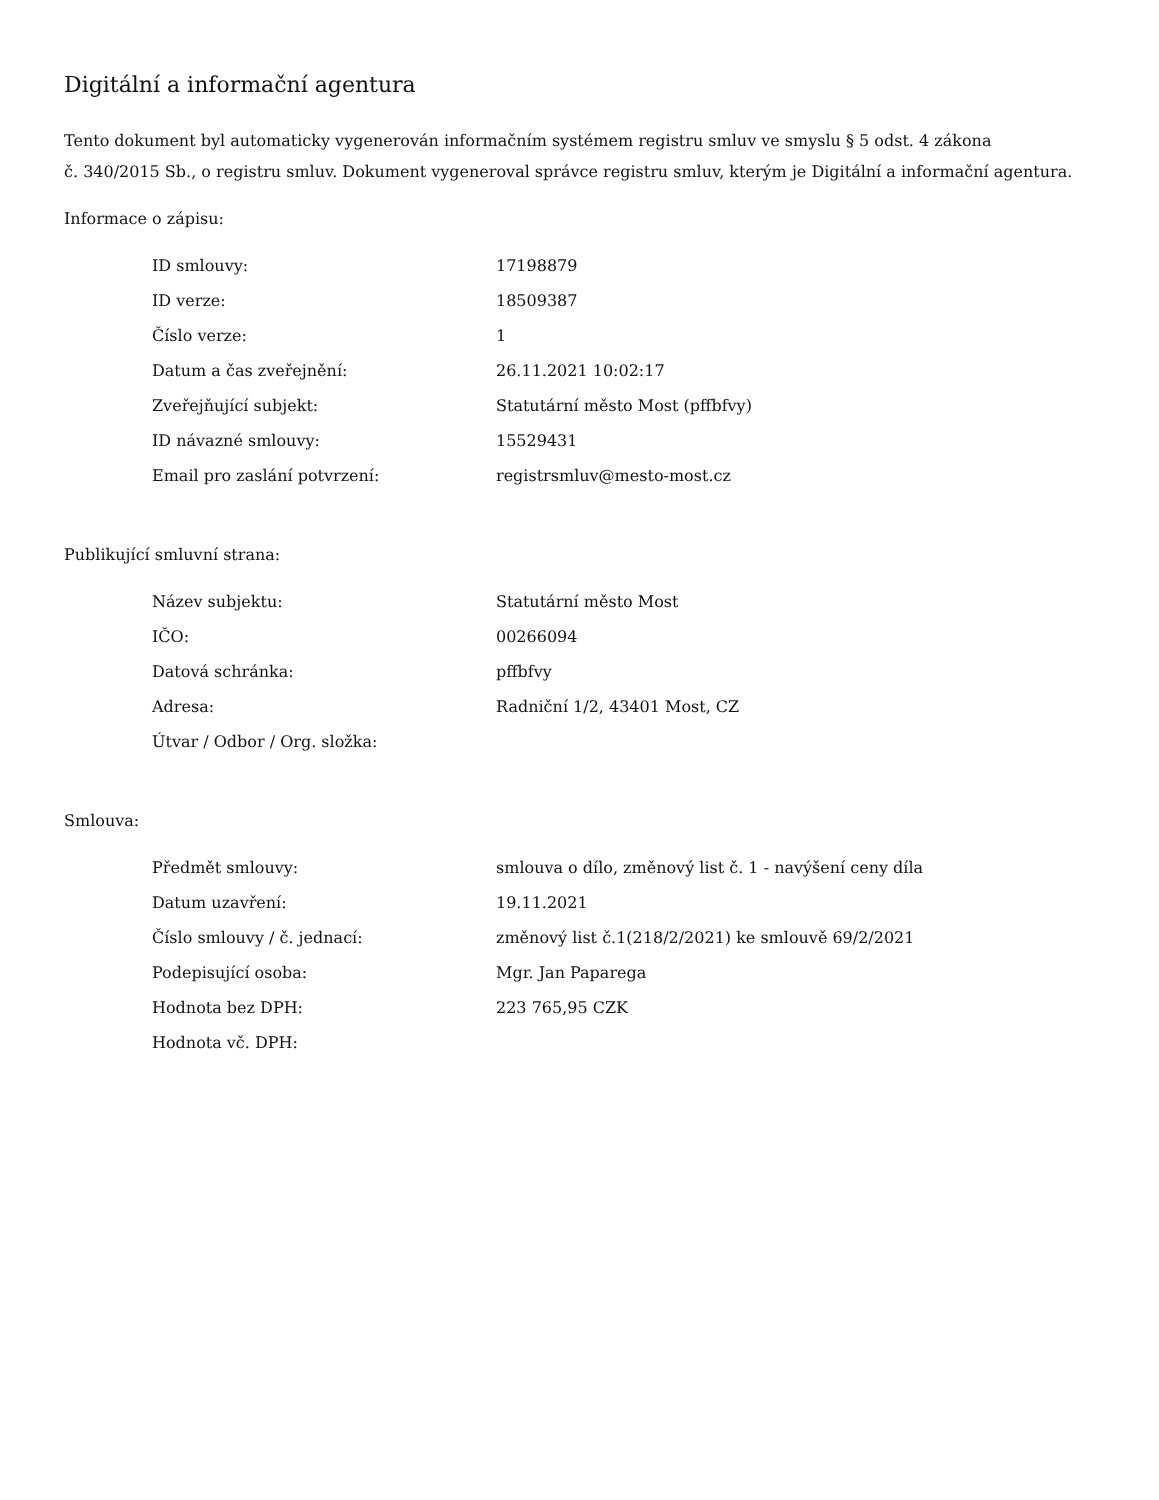Digitální a informační agentura
Tento dokument byl automaticky vygenerován informačním systémem registru smluv ve smyslu § 5 odst. 4 zákona
č. 340/2015 Sb., o registru smluv. Dokument vygeneroval správce registru smluv, kterým je Digitální a informační agentura.
Informace o zápisu:
| ID smlouvy: | 17198879 |
| ID verze: | 18509387 |
| Číslo verze: | 1 |
| Datum a čas zveřejnění: | 26.11.2021 10:02:17 |
| Zveřejňující subjekt: | Statutární město Most (pffbfvy) |
| ID návazné smlouvy: | 15529431 |
| Email pro zaslání potvrzení: | registrsmluv@mesto-most.cz |
Publikující smluvní strana:
| Název subjektu: | Statutární město Most |
| IČO: | 00266094 |
| Datová schránka: | pffbfvy |
| Adresa: | Radniční 1/2, 43401 Most, CZ |
| Útvar / Odbor / Org. složka: | |
Smlouva:
| Předmět smlouvy: | smlouva o dílo, změnový list č. 1 - navýšení ceny díla |
| Datum uzavření: | 19.11.2021 |
| Číslo smlouvy / č. jednací: | změnový list č.1(218/2/2021) ke smlouvě 69/2/2021 |
| Podepisující osoba: | Mgr. Jan Paparega |
| Hodnota bez DPH: | 223 765,95 CZK |
| Hodnota vč. DPH: | |